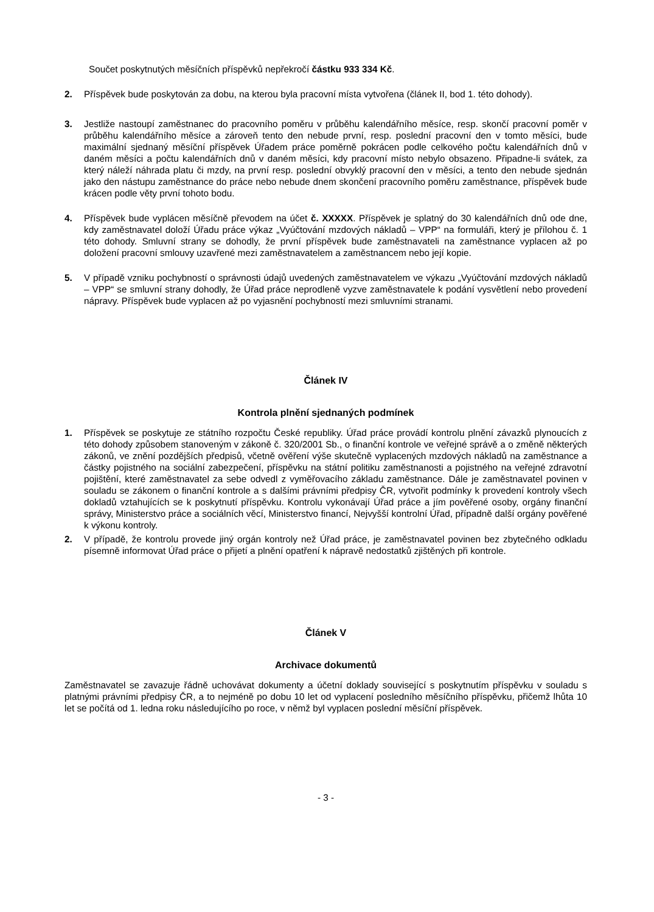Součet poskytnutých měsíčních příspěvků nepřekročí částku 933 334 Kč.
2. Příspěvek bude poskytován za dobu, na kterou byla pracovní místa vytvořena (článek II, bod 1. této dohody).
3. Jestliže nastoupí zaměstnanec do pracovního poměru v průběhu kalendářního měsíce, resp. skončí pracovní poměr v průběhu kalendářního měsíce a zároveň tento den nebude první, resp. poslední pracovní den v tomto měsíci, bude maximální sjednaný měsíční příspěvek Úřadem práce poměrně pokrácen podle celkového počtu kalendářních dnů v daném měsíci a počtu kalendářních dnů v daném měsíci, kdy pracovní místo nebylo obsazeno. Připadne-li svátek, za který náleží náhrada platu či mzdy, na první resp. poslední obvyklý pracovní den v měsíci, a tento den nebude sjednán jako den nástupu zaměstnance do práce nebo nebude dnem skončení pracovního poměru zaměstnance, příspěvek bude krácen podle věty první tohoto bodu.
4. Příspěvek bude vyplácen měsíčně převodem na účet č. XXXXX. Příspěvek je splatný do 30 kalendářních dnů ode dne, kdy zaměstnavatel doloží Úřadu práce výkaz „Vyúčtování mzdových nákladů – VPP“ na formuláři, který je přílohou č. 1 této dohody. Smluvní strany se dohodly, že první příspěvek bude zaměstnavateli na zaměstnance vyplacen až po doložení pracovní smlouvy uzavřené mezi zaměstnavatelem a zaměstnancem nebo její kopie.
5. V případě vzniku pochybností o správnosti údajů uvedených zaměstnavatelem ve výkazu „Vyúčtování mzdových nákladů – VPP“ se smluvní strany dohodly, že Úřad práce neprodleně vyzve zaměstnavatele k podání vysvětlení nebo provedení nápravy. Příspěvek bude vyplacen až po vyjasnění pochybností mezi smluvními stranami.
Článek IV
Kontrola plnění sjednaných podmínek
1. Příspěvek se poskytuje ze státního rozpočtu České republiky. Úřad práce provádí kontrolu plnění závazků plynoucích z této dohody způsobem stanoveným v zákoně č. 320/2001 Sb., o finanční kontrole ve veřejné správě a o změně některých zákonů, ve znění pozdějších předpisů, včetně ověření výše skutečně vyplacených mzdových nákladů na zaměstnance a částky pojistného na sociální zabezpečení, příspěvku na státní politiku zaměstnanosti a pojistného na veřejné zdravotní pojištění, které zaměstnavatel za sebe odvedl z vyměřovacího základu zaměstnance. Dále je zaměstnavatel povinen v souladu se zákonem o finanční kontrole a s dalšími právními předpisy ČR, vytvořit podmínky k provedení kontroly všech dokladů vztahujících se k poskytnutí příspěvku. Kontrolu vykonávají Úřad práce a jím pověřené osoby, orgány finanční správy, Ministerstvo práce a sociálních věcí, Ministerstvo financí, Nejvyšší kontrolní Úřad, případně další orgány pověřené k výkonu kontroly.
2. V případě, že kontrolu provede jiný orgán kontroly než Úřad práce, je zaměstnavatel povinen bez zbytečného odkladu písemně informovat Úřad práce o přijetí a plnění opatření k nápravě nedostatků zjištěných při kontrole.
Článek V
Archivace dokumentů
Zaměstnavatel se zavazuje řádně uchovávat dokumenty a účetní doklady související s poskytnutím příspěvku v souladu s platnými právními předpisy ČR, a to nejméně po dobu 10 let od vyplacení posledního měsíčního příspěvku, přičemž lhůta 10 let se počítá od 1. ledna roku následujícího po roce, v němž byl vyplacen poslední měsíční příspěvek.
- 3 -